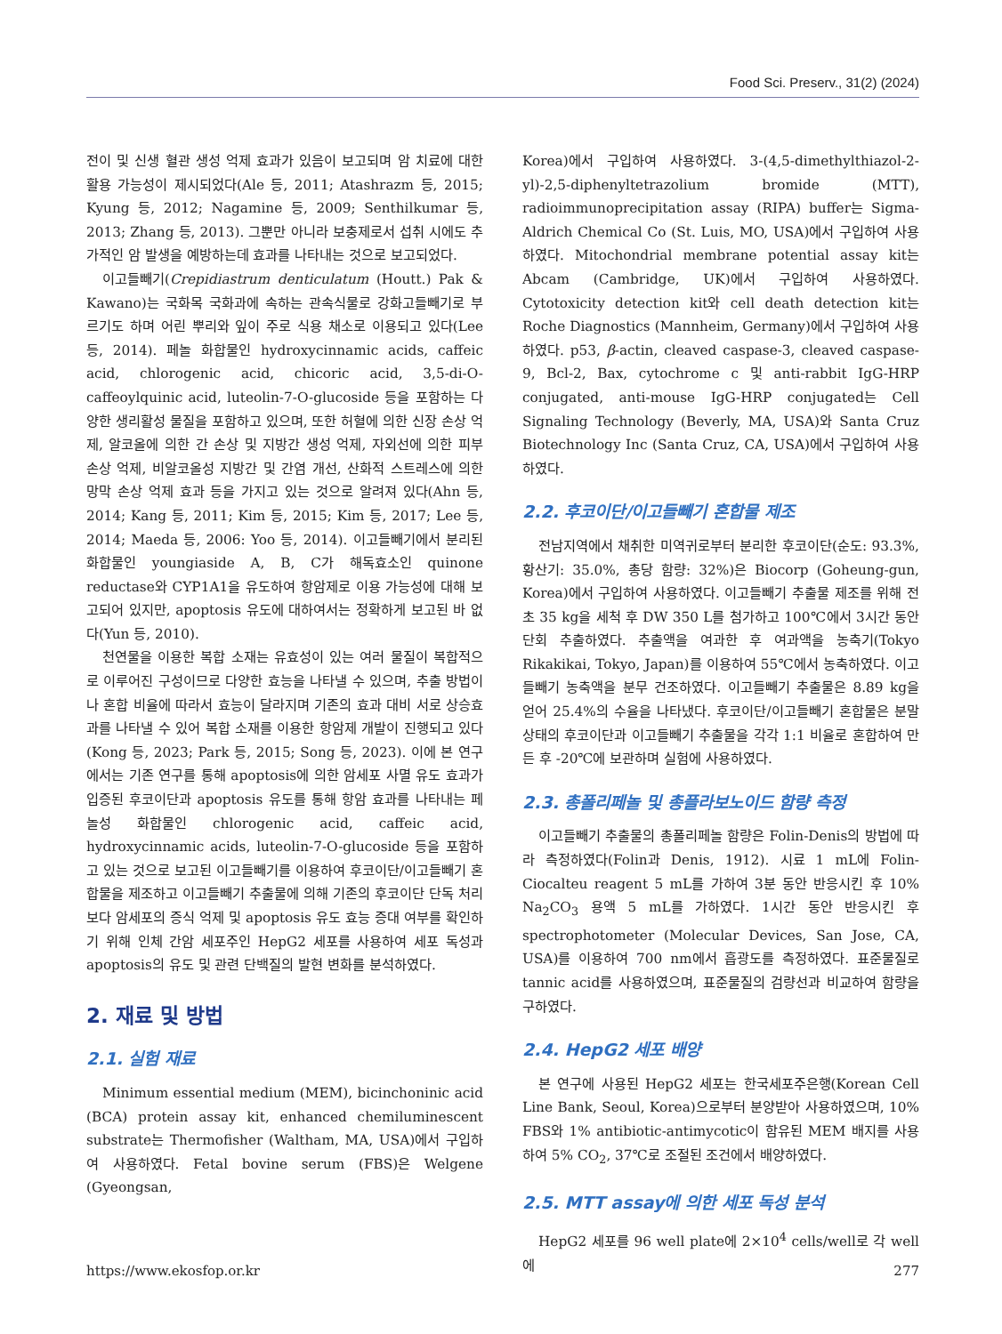Food Sci. Preserv., 31(2) (2024)
전이 및 신생 혈관 생성 억제 효과가 있음이 보고되며 암 치료에 대한 활용 가능성이 제시되었다(Ale 등, 2011; Atashrazm 등, 2015; Kyung 등, 2012; Nagamine 등, 2009; Senthilkumar 등, 2013; Zhang 등, 2013). 그뿐만 아니라 보충제로서 섭취 시에도 추가적인 암 발생을 예방하는데 효과를 나타내는 것으로 보고되었다.
이고들빼기(Crepidiastrum denticulatum (Houtt.) Pak & Kawano)는 국화목 국화과에 속하는 관속식물로 강화고들빼기로 부르기도 하며 어린 뿌리와 잎이 주로 식용 채소로 이용되고 있다(Lee 등, 2014). 페놀 화합물인 hydroxycinnamic acids, caffeic acid, chlorogenic acid, chicoric acid, 3,5-di-O-caffeoylquinic acid, luteolin-7-O-glucoside 등을 포함하는 다양한 생리활성 물질을 포함하고 있으며, 또한 허혈에 의한 신장 손상 억제, 알코올에 의한 간 손상 및 지방간 생성 억제, 자외선에 의한 피부 손상 억제, 비알코올성 지방간 및 간염 개선, 산화적 스트레스에 의한 망막 손상 억제 효과 등을 가지고 있는 것으로 알려져 있다(Ahn 등, 2014; Kang 등, 2011; Kim 등, 2015; Kim 등, 2017; Lee 등, 2014; Maeda 등, 2006: Yoo 등, 2014). 이고들빼기에서 분리된 화합물인 youngiaside A, B, C가 해독효소인 quinone reductase와 CYP1A1을 유도하여 항암제로 이용 가능성에 대해 보고되어 있지만, apoptosis 유도에 대하여서는 정확하게 보고된 바 없다(Yun 등, 2010).
천연물을 이용한 복합 소재는 유효성이 있는 여러 물질이 복합적으로 이루어진 구성이므로 다양한 효능을 나타낼 수 있으며, 추출 방법이나 혼합 비율에 따라서 효능이 달라지며 기존의 효과 대비 서로 상승효과를 나타낼 수 있어 복합 소재를 이용한 항암제 개발이 진행되고 있다(Kong 등, 2023; Park 등, 2015; Song 등, 2023). 이에 본 연구에서는 기존 연구를 통해 apoptosis에 의한 암세포 사멸 유도 효과가 입증된 후코이단과 apoptosis 유도를 통해 항암 효과를 나타내는 페놀성 화합물인 chlorogenic acid, caffeic acid, hydroxycinnamic acids, luteolin-7-O-glucoside 등을 포함하고 있는 것으로 보고된 이고들빼기를 이용하여 후코이단/이고들빼기 혼합물을 제조하고 이고들빼기 추출물에 의해 기존의 후코이단 단독 처리보다 암세포의 증식 억제 및 apoptosis 유도 효능 증대 여부를 확인하기 위해 인체 간암 세포주인 HepG2 세포를 사용하여 세포 독성과 apoptosis의 유도 및 관련 단백질의 발현 변화를 분석하였다.
2. 재료 및 방법
2.1. 실험 재료
Minimum essential medium (MEM), bicinchoninic acid (BCA) protein assay kit, enhanced chemiluminescent substrate는 Thermofisher (Waltham, MA, USA)에서 구입하여 사용하였다. Fetal bovine serum (FBS)은 Welgene (Gyeongsan,
Korea)에서 구입하여 사용하였다. 3-(4,5-dimethylthiazol-2-yl)-2,5-diphenyltetrazolium bromide (MTT), radioimmunoprecipitation assay (RIPA) buffer는 Sigma-Aldrich Chemical Co (St. Luis, MO, USA)에서 구입하여 사용하였다. Mitochondrial membrane potential assay kit는 Abcam (Cambridge, UK)에서 구입하여 사용하였다. Cytotoxicity detection kit와 cell death detection kit는 Roche Diagnostics (Mannheim, Germany)에서 구입하여 사용하였다. p53, β-actin, cleaved caspase-3, cleaved caspase-9, Bcl-2, Bax, cytochrome c 및 anti-rabbit IgG-HRP conjugated, anti-mouse IgG-HRP conjugated는 Cell Signaling Technology (Beverly, MA, USA)와 Santa Cruz Biotechnology Inc (Santa Cruz, CA, USA)에서 구입하여 사용하였다.
2.2. 후코이단/이고들빼기 혼합물 제조
전남지역에서 채취한 미역귀로부터 분리한 후코이단(순도: 93.3%, 황산기: 35.0%, 총당 함량: 32%)은 Biocorp (Goheung-gun, Korea)에서 구입하여 사용하였다. 이고들빼기 추출물 제조를 위해 전초 35 kg을 세척 후 DW 350 L를 첨가하고 100℃에서 3시간 동안 단회 추출하였다. 추출액을 여과한 후 여과액을 농축기(Tokyo Rikakikai, Tokyo, Japan)를 이용하여 55℃에서 농축하였다. 이고들빼기 농축액을 분무 건조하였다. 이고들빼기 추출물은 8.89 kg을 얻어 25.4%의 수율을 나타냈다. 후코이단/이고들빼기 혼합물은 분말 상태의 후코이단과 이고들빼기 추출물을 각각 1:1 비율로 혼합하여 만든 후 -20℃에 보관하며 실험에 사용하였다.
2.3. 총폴리페놀 및 총플라보노이드 함량 측정
이고들빼기 추출물의 총폴리페놀 함량은 Folin-Denis의 방법에 따라 측정하였다(Folin과 Denis, 1912). 시료 1 mL에 Folin-Ciocalteu reagent 5 mL를 가하여 3분 동안 반응시킨 후 10% Na<sub>2</sub>CO<sub>3</sub> 용액 5 mL를 가하였다. 1시간 동안 반응시킨 후 spectrophotometer (Molecular Devices, San Jose, CA, USA)를 이용하여 700 nm에서 흡광도를 측정하였다. 표준물질로 tannic acid를 사용하였으며, 표준물질의 검량선과 비교하여 함량을 구하였다.
2.4. HepG2 세포 배양
본 연구에 사용된 HepG2 세포는 한국세포주은행(Korean Cell Line Bank, Seoul, Korea)으로부터 분양받아 사용하였으며, 10% FBS와 1% antibiotic-antimycotic이 함유된 MEM 배지를 사용하여 5% CO<sub>2</sub>, 37℃로 조절된 조건에서 배양하였다.
2.5. MTT assay에 의한 세포 독성 분석
HepG2 세포를 96 well plate에 2×10<sup>4</sup> cells/well로 각 well에
https://www.ekosfop.or.kr 277